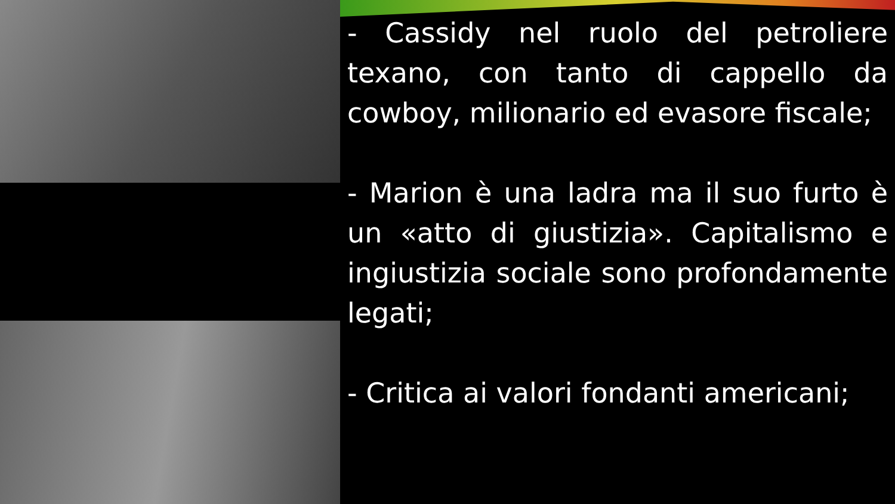- Cassidy nel ruolo del petroliere texano, con tanto di cappello da cowboy, milionario ed evasore fiscale;
- Marion è una ladra ma il suo furto è un «atto di giustizia». Capitalismo e ingiustizia sociale sono profondamente legati;
- Critica ai valori fondanti americani;